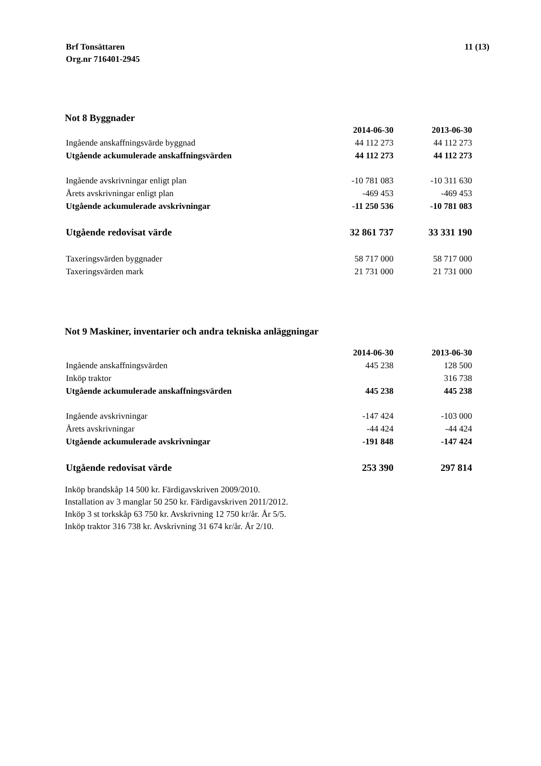Brf Tonsättaren
Org.nr 716401-2945
11 (13)
Not 8 Byggnader
| | 2014-06-30 | 2013-06-30 |
| Ingående anskaffningsvärde byggnad | 44 112 273 | 44 112 273 |
| Utgående ackumulerade anskaffningsvärden | 44 112 273 | 44 112 273 |
| Ingående avskrivningar enligt plan | -10 781 083 | -10 311 630 |
| Årets avskrivningar enligt plan | -469 453 | -469 453 |
| Utgående ackumulerade avskrivningar | -11 250 536 | -10 781 083 |
| Utgående redovisat värde | 32 861 737 | 33 331 190 |
| Taxeringsvärden byggnader | 58 717 000 | 58 717 000 |
| Taxeringsvärden mark | 21 731 000 | 21 731 000 |
Not 9 Maskiner, inventarier och andra tekniska anläggningar
| | 2014-06-30 | 2013-06-30 |
| Ingående anskaffningsvärden | 445 238 | 128 500 |
| Inköp traktor | | 316 738 |
| Utgående ackumulerade anskaffningsvärden | 445 238 | 445 238 |
| Ingående avskrivningar | -147 424 | -103 000 |
| Årets avskrivningar | -44 424 | -44 424 |
| Utgående ackumulerade avskrivningar | -191 848 | -147 424 |
| Utgående redovisat värde | 253 390 | 297 814 |
Inköp brandskåp 14 500 kr. Färdigavskriven 2009/2010.
Installation av 3 manglar 50 250 kr. Färdigavskriven 2011/2012.
Inköp 3 st torkskåp 63 750 kr. Avskrivning 12 750 kr/år. År 5/5.
Inköp traktor 316 738 kr. Avskrivning 31 674 kr/år. År 2/10.